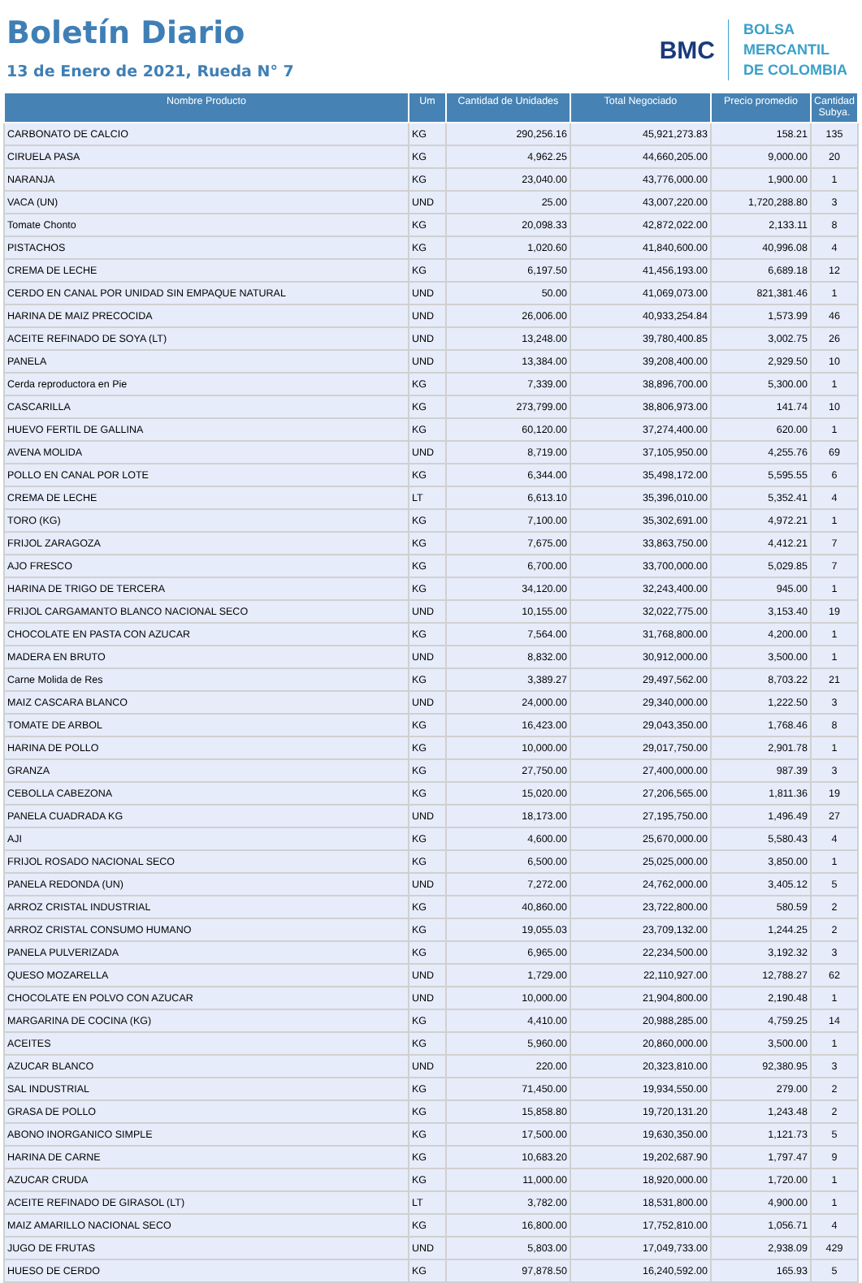Boletín Diario
13 de Enero de 2021, Rueda N° 7
BMC
BOLSA
MERCANTIL
DE COLOMBIA
| Nombre Producto | Um | Cantidad de Unidades | Total Negociado | Precio promedio | Cantidad Subya. |
| --- | --- | --- | --- | --- | --- |
| CARBONATO DE CALCIO | KG | 290,256.16 | 45,921,273.83 | 158.21 | 135 |
| CIRUELA PASA | KG | 4,962.25 | 44,660,205.00 | 9,000.00 | 20 |
| NARANJA | KG | 23,040.00 | 43,776,000.00 | 1,900.00 | 1 |
| VACA (UN) | UND | 25.00 | 43,007,220.00 | 1,720,288.80 | 3 |
| Tomate Chonto | KG | 20,098.33 | 42,872,022.00 | 2,133.11 | 8 |
| PISTACHOS | KG | 1,020.60 | 41,840,600.00 | 40,996.08 | 4 |
| CREMA DE LECHE | KG | 6,197.50 | 41,456,193.00 | 6,689.18 | 12 |
| CERDO EN CANAL POR UNIDAD SIN EMPAQUE NATURAL | UND | 50.00 | 41,069,073.00 | 821,381.46 | 1 |
| HARINA DE MAIZ PRECOCIDA | UND | 26,006.00 | 40,933,254.84 | 1,573.99 | 46 |
| ACEITE REFINADO DE SOYA (LT) | UND | 13,248.00 | 39,780,400.85 | 3,002.75 | 26 |
| PANELA | UND | 13,384.00 | 39,208,400.00 | 2,929.50 | 10 |
| Cerda reproductora en Pie | KG | 7,339.00 | 38,896,700.00 | 5,300.00 | 1 |
| CASCARILLA | KG | 273,799.00 | 38,806,973.00 | 141.74 | 10 |
| HUEVO FERTIL DE GALLINA | KG | 60,120.00 | 37,274,400.00 | 620.00 | 1 |
| AVENA MOLIDA | UND | 8,719.00 | 37,105,950.00 | 4,255.76 | 69 |
| POLLO EN CANAL POR LOTE | KG | 6,344.00 | 35,498,172.00 | 5,595.55 | 6 |
| CREMA DE LECHE | LT | 6,613.10 | 35,396,010.00 | 5,352.41 | 4 |
| TORO (KG) | KG | 7,100.00 | 35,302,691.00 | 4,972.21 | 1 |
| FRIJOL ZARAGOZA | KG | 7,675.00 | 33,863,750.00 | 4,412.21 | 7 |
| AJO FRESCO | KG | 6,700.00 | 33,700,000.00 | 5,029.85 | 7 |
| HARINA DE TRIGO DE TERCERA | KG | 34,120.00 | 32,243,400.00 | 945.00 | 1 |
| FRIJOL CARGAMANTO BLANCO NACIONAL SECO | UND | 10,155.00 | 32,022,775.00 | 3,153.40 | 19 |
| CHOCOLATE EN PASTA CON AZUCAR | KG | 7,564.00 | 31,768,800.00 | 4,200.00 | 1 |
| MADERA EN BRUTO | UND | 8,832.00 | 30,912,000.00 | 3,500.00 | 1 |
| Carne Molida de Res | KG | 3,389.27 | 29,497,562.00 | 8,703.22 | 21 |
| MAIZ CASCARA BLANCO | UND | 24,000.00 | 29,340,000.00 | 1,222.50 | 3 |
| TOMATE DE ARBOL | KG | 16,423.00 | 29,043,350.00 | 1,768.46 | 8 |
| HARINA DE POLLO | KG | 10,000.00 | 29,017,750.00 | 2,901.78 | 1 |
| GRANZA | KG | 27,750.00 | 27,400,000.00 | 987.39 | 3 |
| CEBOLLA CABEZONA | KG | 15,020.00 | 27,206,565.00 | 1,811.36 | 19 |
| PANELA CUADRADA KG | UND | 18,173.00 | 27,195,750.00 | 1,496.49 | 27 |
| AJI | KG | 4,600.00 | 25,670,000.00 | 5,580.43 | 4 |
| FRIJOL ROSADO NACIONAL SECO | KG | 6,500.00 | 25,025,000.00 | 3,850.00 | 1 |
| PANELA REDONDA (UN) | UND | 7,272.00 | 24,762,000.00 | 3,405.12 | 5 |
| ARROZ CRISTAL INDUSTRIAL | KG | 40,860.00 | 23,722,800.00 | 580.59 | 2 |
| ARROZ CRISTAL CONSUMO HUMANO | KG | 19,055.03 | 23,709,132.00 | 1,244.25 | 2 |
| PANELA PULVERIZADA | KG | 6,965.00 | 22,234,500.00 | 3,192.32 | 3 |
| QUESO MOZARELLA | UND | 1,729.00 | 22,110,927.00 | 12,788.27 | 62 |
| CHOCOLATE EN POLVO CON AZUCAR | UND | 10,000.00 | 21,904,800.00 | 2,190.48 | 1 |
| MARGARINA DE COCINA (KG) | KG | 4,410.00 | 20,988,285.00 | 4,759.25 | 14 |
| ACEITES | KG | 5,960.00 | 20,860,000.00 | 3,500.00 | 1 |
| AZUCAR BLANCO | UND | 220.00 | 20,323,810.00 | 92,380.95 | 3 |
| SAL INDUSTRIAL | KG | 71,450.00 | 19,934,550.00 | 279.00 | 2 |
| GRASA DE POLLO | KG | 15,858.80 | 19,720,131.20 | 1,243.48 | 2 |
| ABONO INORGANICO SIMPLE | KG | 17,500.00 | 19,630,350.00 | 1,121.73 | 5 |
| HARINA DE CARNE | KG | 10,683.20 | 19,202,687.90 | 1,797.47 | 9 |
| AZUCAR CRUDA | KG | 11,000.00 | 18,920,000.00 | 1,720.00 | 1 |
| ACEITE REFINADO DE GIRASOL (LT) | LT | 3,782.00 | 18,531,800.00 | 4,900.00 | 1 |
| MAIZ AMARILLO NACIONAL SECO | KG | 16,800.00 | 17,752,810.00 | 1,056.71 | 4 |
| JUGO DE FRUTAS | UND | 5,803.00 | 17,049,733.00 | 2,938.09 | 429 |
| HUESO DE CERDO | KG | 97,878.50 | 16,240,592.00 | 165.93 | 5 |